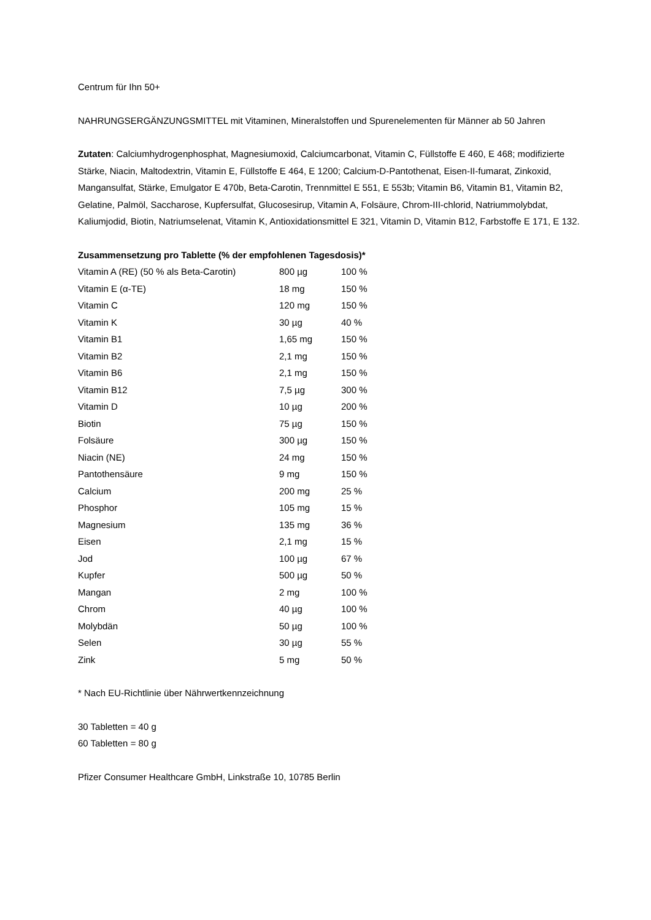Centrum für Ihn 50+
NAHRUNGSERGÄNZUNGSMITTEL mit Vitaminen, Mineralstoffen und Spurenelementen für Männer ab 50 Jahren
Zutaten: Calciumhydrogenphosphat, Magnesiumoxid, Calciumcarbonat, Vitamin C, Füllstoffe E 460, E 468; modifizierte Stärke, Niacin, Maltodextrin, Vitamin E, Füllstoffe E 464, E 1200; Calcium-D-Pantothenat, Eisen-II-fumarat, Zinkoxid, Mangansulfat, Stärke, Emulgator E 470b, Beta-Carotin, Trennmittel E 551, E 553b; Vitamin B6, Vitamin B1, Vitamin B2, Gelatine, Palmöl, Saccharose, Kupfersulfat, Glucosesirup, Vitamin A, Folsäure, Chrom-III-chlorid, Natriummolybdat, Kaliumjodid, Biotin, Natriumselenat, Vitamin K, Antioxidationsmittel E 321, Vitamin D, Vitamin B12, Farbstoffe E 171, E 132.
Zusammensetzung pro Tablette (% der empfohlenen Tagesdosis)*
| Vitamin A (RE) (50 % als Beta-Carotin) | 800 µg | 100 % |
| Vitamin E (α-TE) | 18 mg | 150 % |
| Vitamin C | 120 mg | 150 % |
| Vitamin K | 30 µg | 40 % |
| Vitamin B1 | 1,65 mg | 150 % |
| Vitamin B2 | 2,1 mg | 150 % |
| Vitamin B6 | 2,1 mg | 150 % |
| Vitamin B12 | 7,5 µg | 300 % |
| Vitamin D | 10 µg | 200 % |
| Biotin | 75 µg | 150 % |
| Folsäure | 300 µg | 150 % |
| Niacin (NE) | 24 mg | 150 % |
| Pantothensäure | 9 mg | 150 % |
| Calcium | 200 mg | 25 % |
| Phosphor | 105 mg | 15 % |
| Magnesium | 135 mg | 36 % |
| Eisen | 2,1 mg | 15 % |
| Jod | 100 µg | 67 % |
| Kupfer | 500 µg | 50 % |
| Mangan | 2 mg | 100 % |
| Chrom | 40 µg | 100 % |
| Molybdän | 50 µg | 100 % |
| Selen | 30 µg | 55 % |
| Zink | 5 mg | 50 % |
* Nach EU-Richtlinie über Nährwertkennzeichnung
30 Tabletten = 40 g
60 Tabletten = 80 g
Pfizer Consumer Healthcare GmbH, Linkstraße 10, 10785 Berlin